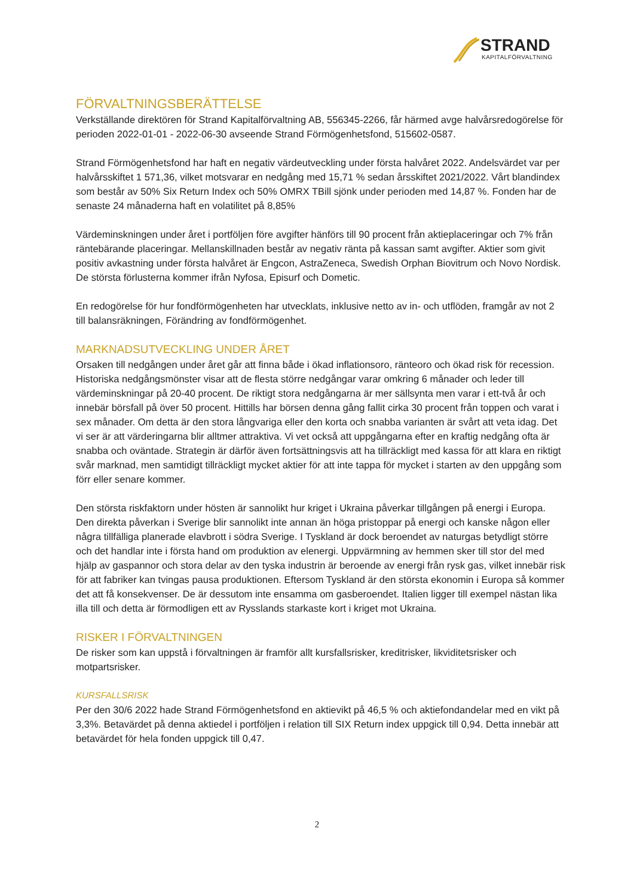STRAND
KAPITALFÖRVALTNING
FÖRVALTNINGSBERÄTTELSE
Verkställande direktören för Strand Kapitalförvaltning AB, 556345-2266, får härmed avge halvårsredogörelse för perioden 2022-01-01 - 2022-06-30 avseende Strand Förmögenhetsfond, 515602-0587.
Strand Förmögenhetsfond har haft en negativ värdeutveckling under första halvåret 2022. Andelsvärdet var per halvårsskiftet 1 571,36, vilket motsvarar en nedgång med 15,71 % sedan årsskiftet 2021/2022. Vårt blandindex som består av 50% Six Return Index och 50% OMRX TBill sjönk under perioden med 14,87 %. Fonden har de senaste 24 månaderna haft en volatilitet på 8,85%
Värdeminskningen under året i portföljen före avgifter hänförs till 90 procent från aktieplaceringar och 7% från räntebärande placeringar. Mellanskillnaden består av negativ ränta på kassan samt avgifter. Aktier som givit positiv avkastning under första halvåret är Engcon, AstraZeneca, Swedish Orphan Biovitrum och Novo Nordisk. De största förlusterna kommer ifrån Nyfosa, Episurf och Dometic.
En redogörelse för hur fondförmögenheten har utvecklats, inklusive netto av in- och utflöden, framgår av not 2 till balansräkningen, Förändring av fondförmögenhet.
MARKNADSUTVECKLING UNDER ÅRET
Orsaken till nedgången under året går att finna både i ökad inflationsoro, ränteoro och ökad risk för recession. Historiska nedgångsmönster visar att de flesta större nedgångar varar omkring 6 månader och leder till värdeminskningar på 20-40 procent. De riktigt stora nedgångarna är mer sällsynta men varar i ett-två år och innebär börsfall på över 50 procent. Hittills har börsen denna gång fallit cirka 30 procent från toppen och varat i sex månader. Om detta är den stora långvariga eller den korta och snabba varianten är svårt att veta idag. Det vi ser är att värderingarna blir alltmer attraktiva. Vi vet också att uppgångarna efter en kraftig nedgång ofta är snabba och oväntade. Strategin är därför även fortsättningsvis att ha tillräckligt med kassa för att klara en riktigt svår marknad, men samtidigt tillräckligt mycket aktier för att inte tappa för mycket i starten av den uppgång som förr eller senare kommer.
Den största riskfaktorn under hösten är sannolikt hur kriget i Ukraina påverkar tillgången på energi i Europa. Den direkta påverkan i Sverige blir sannolikt inte annan än höga pristoppar på energi och kanske någon eller några tillfälliga planerade elavbrott i södra Sverige. I Tyskland är dock beroendet av naturgas betydligt större och det handlar inte i första hand om produktion av elenergi. Uppvärmning av hemmen sker till stor del med hjälp av gaspannor och stora delar av den tyska industrin är beroende av energi från rysk gas, vilket innebär risk för att fabriker kan tvingas pausa produktionen. Eftersom Tyskland är den största ekonomin i Europa så kommer det att få konsekvenser. De är dessutom inte ensamma om gasberoendet. Italien ligger till exempel nästan lika illa till och detta är förmodligen ett av Rysslands starkaste kort i kriget mot Ukraina.
RISKER I FÖRVALTNINGEN
De risker som kan uppstå i förvaltningen är framför allt kursfallsrisker, kreditrisker, likviditetsrisker och motpartsrisker.
KURSFALLSRISK
Per den 30/6 2022 hade Strand Förmögenhetsfond en aktievikt på 46,5 % och aktiefondandelar med en vikt på 3,3%. Betavärdet på denna aktiedel i portföljen i relation till SIX Return index uppgick till 0,94. Detta innebär att betavärdet för hela fonden uppgick till 0,47.
2